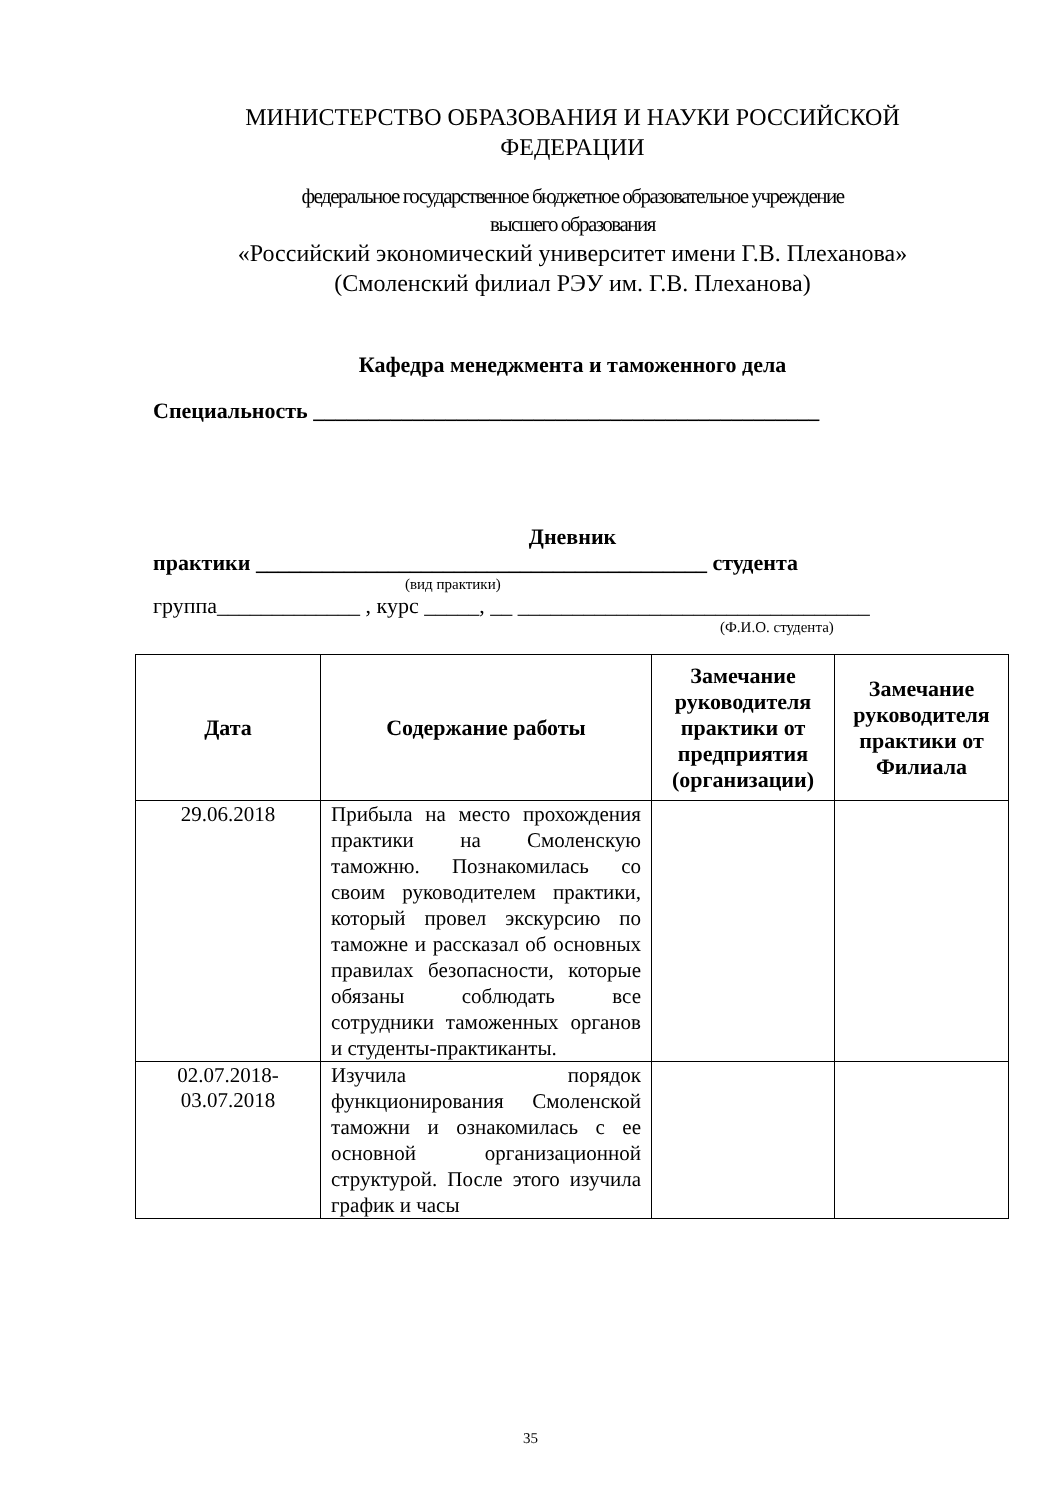МИНИСТЕРСТВО ОБРАЗОВАНИЯ И НАУКИ РОССИЙСКОЙ
ФЕДЕРАЦИИ
федеральное государственное бюджетное образовательное учреждение
высшего образования
«Российский экономический университет имени Г.В. Плеханова»
(Смоленский филиал РЭУ им. Г.В. Плеханова)
Кафедра менеджмента и таможенного дела
Специальность ______________________________________________
Дневник
практики _________________________________________ студента
(вид практики)
группа_____________ , курс _____, __ ________________________________
(Ф.И.О. студента)
| Дата | Содержание работы | Замечание руководителя практики от предприятия (организации) | Замечание руководителя практики от Филиала |
| --- | --- | --- | --- |
| 29.06.2018 | Прибыла на место прохождения практики на Смоленскую таможню. Познакомилась со своим руководителем практики, который провел экскурсию по таможне и рассказал об основных правилах безопасности, которые обязаны соблюдать все сотрудники таможенных органов и студенты-практиканты. | | |
| 02.07.2018- 03.07.2018 | Изучила порядок функционирования Смоленской таможни и ознакомилась с ее основной организационной структурой. После этого изучила график и часы | | |
35